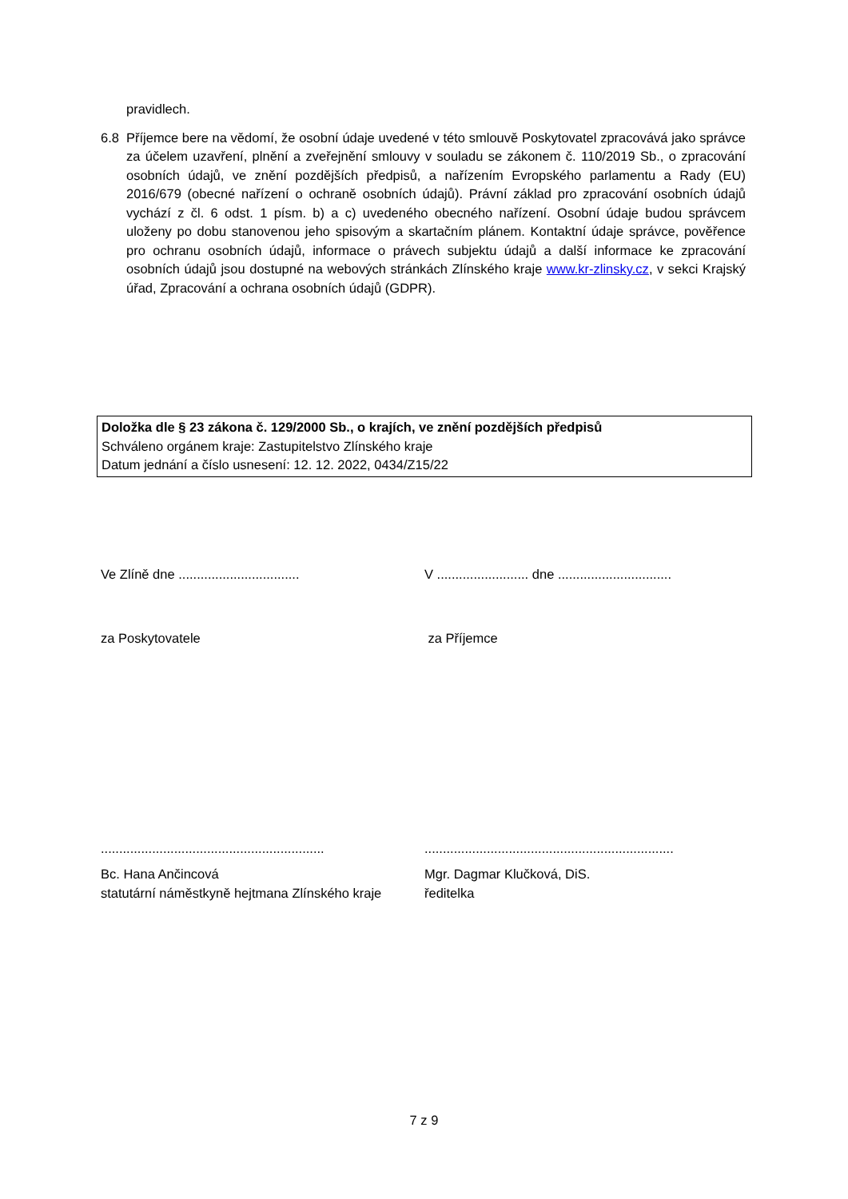pravidlech.
6.8 Příjemce bere na vědomí, že osobní údaje uvedené v této smlouvě Poskytovatel zpracovává jako správce za účelem uzavření, plnění a zveřejnění smlouvy v souladu se zákonem č. 110/2019 Sb., o zpracování osobních údajů, ve znění pozdějších předpisů, a nařízením Evropského parlamentu a Rady (EU) 2016/679 (obecné nařízení o ochraně osobních údajů). Právní základ pro zpracování osobních údajů vychází z čl. 6 odst. 1 písm. b) a c) uvedeného obecného nařízení. Osobní údaje budou správcem uloženy po dobu stanovenou jeho spisovým a skartačním plánem. Kontaktní údaje správce, pověřence pro ochranu osobních údajů, informace o právech subjektu údajů a další informace ke zpracování osobních údajů jsou dostupné na webových stránkách Zlínského kraje www.kr-zlinsky.cz, v sekci Krajský úřad, Zpracování a ochrana osobních údajů (GDPR).
Doložka dle § 23 zákona č. 129/2000 Sb., o krajích, ve znění pozdějších předpisů
Schváleno orgánem kraje: Zastupitelstvo Zlínského kraje
Datum jednání a číslo usnesení: 12. 12. 2022, 0434/Z15/22
Ve Zlíně dne .................................
V ......................... dne ...............................
za Poskytovatele za Příjemce
.............................................................
....................................................................
Bc. Hana Ančincová
statutární náměstkyně hejtmana Zlínského kraje
Mgr. Dagmar Klučková, DiS.
ředitelka
7 z 9